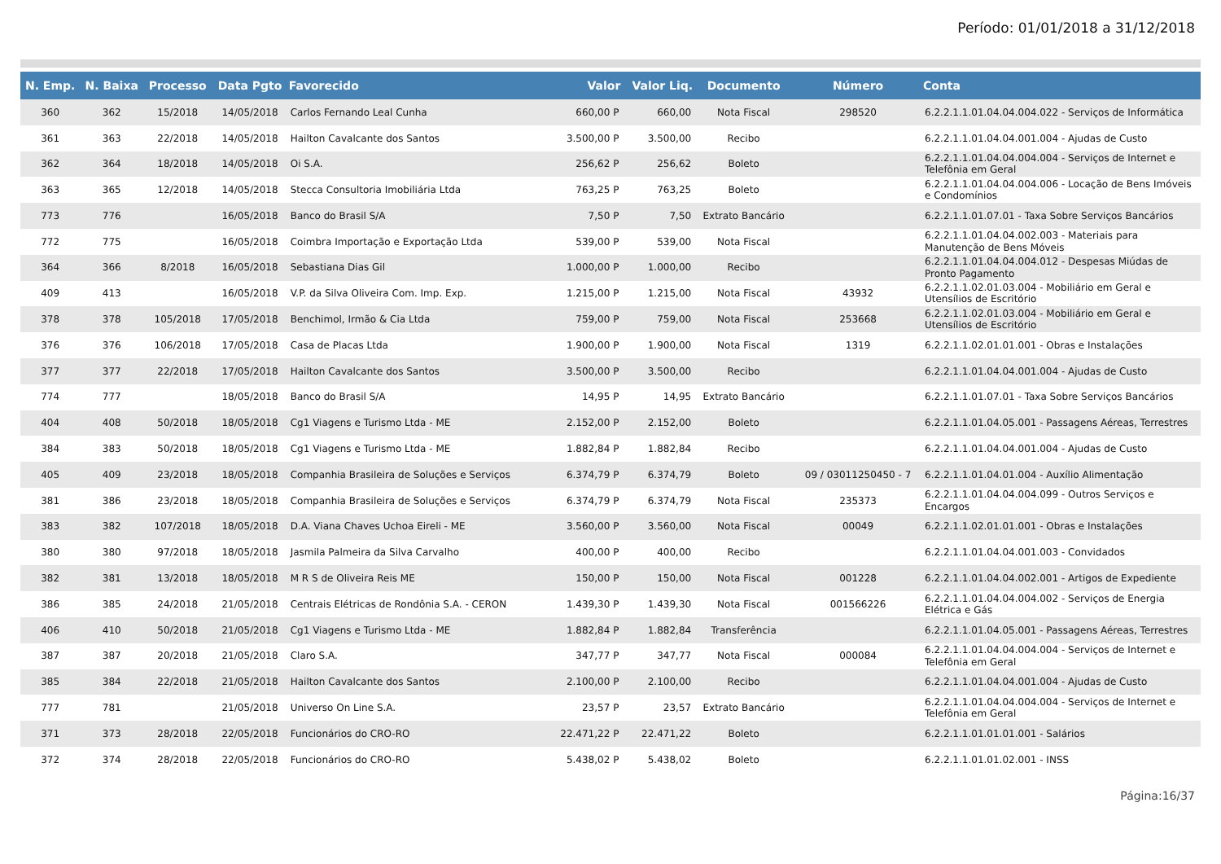Período: 01/01/2018 a 31/12/2018
| N. Emp. | N. Baixa | Processo | Data Pgto | Favorecido | Valor | Valor Liq. | Documento | Número | Conta |
| --- | --- | --- | --- | --- | --- | --- | --- | --- | --- |
| 360 | 362 | 15/2018 | 14/05/2018 | Carlos Fernando Leal Cunha | 660,00 P | 660,00 | Nota Fiscal | 298520 | 6.2.2.1.1.01.04.04.004.022 - Serviços de Informática |
| 361 | 363 | 22/2018 | 14/05/2018 | Hailton Cavalcante dos Santos | 3.500,00 P | 3.500,00 | Recibo | | 6.2.2.1.1.01.04.04.001.004 - Ajudas de Custo |
| 362 | 364 | 18/2018 | 14/05/2018 | Oi S.A. | 256,62 P | 256,62 | Boleto | | 6.2.2.1.1.01.04.04.004.004 - Serviços de Internet e Telefônia em Geral |
| 363 | 365 | 12/2018 | 14/05/2018 | Stecca Consultoria Imobiliária Ltda | 763,25 P | 763,25 | Boleto | | 6.2.2.1.1.01.04.04.004.006 - Locação de Bens Imóveis e Condomínios |
| 773 | 776 | | 16/05/2018 | Banco do Brasil S/A | 7,50 P | 7,50 | Extrato Bancário | | 6.2.2.1.1.01.07.01 - Taxa Sobre Serviços Bancários |
| 772 | 775 | | 16/05/2018 | Coimbra Importação e Exportação Ltda | 539,00 P | 539,00 | Nota Fiscal | | 6.2.2.1.1.01.04.04.002.003 - Materiais para Manutenção de Bens Móveis |
| 364 | 366 | 8/2018 | 16/05/2018 | Sebastiana Dias Gil | 1.000,00 P | 1.000,00 | Recibo | | 6.2.2.1.1.01.04.04.004.012 - Despesas Miúdas de Pronto Pagamento |
| 409 | 413 | | 16/05/2018 | V.P. da Silva Oliveira Com. Imp. Exp. | 1.215,00 P | 1.215,00 | Nota Fiscal | 43932 | 6.2.2.1.1.02.01.03.004 - Mobiliário em Geral e Utensílios de Escritório |
| 378 | 378 | 105/2018 | 17/05/2018 | Benchimol, Irmão & Cia Ltda | 759,00 P | 759,00 | Nota Fiscal | 253668 | 6.2.2.1.1.02.01.03.004 - Mobiliário em Geral e Utensílios de Escritório |
| 376 | 376 | 106/2018 | 17/05/2018 | Casa de Placas Ltda | 1.900,00 P | 1.900,00 | Nota Fiscal | 1319 | 6.2.2.1.1.02.01.01.001 - Obras e Instalações |
| 377 | 377 | 22/2018 | 17/05/2018 | Hailton Cavalcante dos Santos | 3.500,00 P | 3.500,00 | Recibo | | 6.2.2.1.1.01.04.04.001.004 - Ajudas de Custo |
| 774 | 777 | | 18/05/2018 | Banco do Brasil S/A | 14,95 P | 14,95 | Extrato Bancário | | 6.2.2.1.1.01.07.01 - Taxa Sobre Serviços Bancários |
| 404 | 408 | 50/2018 | 18/05/2018 | Cg1 Viagens e Turismo Ltda - ME | 2.152,00 P | 2.152,00 | Boleto | | 6.2.2.1.1.01.04.05.001 - Passagens Aéreas, Terrestres |
| 384 | 383 | 50/2018 | 18/05/2018 | Cg1 Viagens e Turismo Ltda - ME | 1.882,84 P | 1.882,84 | Recibo | | 6.2.2.1.1.01.04.04.001.004 - Ajudas de Custo |
| 405 | 409 | 23/2018 | 18/05/2018 | Companhia Brasileira de Soluções e Serviços | 6.374,79 P | 6.374,79 | Boleto | 09 / 03011250450 - 7 | 6.2.2.1.1.01.04.01.004 - Auxílio Alimentação |
| 381 | 386 | 23/2018 | 18/05/2018 | Companhia Brasileira de Soluções e Serviços | 6.374,79 P | 6.374,79 | Nota Fiscal | 235373 | 6.2.2.1.1.01.04.04.004.099 - Outros Serviços e Encargos |
| 383 | 382 | 107/2018 | 18/05/2018 | D.A. Viana Chaves Uchoa Eireli - ME | 3.560,00 P | 3.560,00 | Nota Fiscal | 00049 | 6.2.2.1.1.02.01.01.001 - Obras e Instalações |
| 380 | 380 | 97/2018 | 18/05/2018 | Jasmila Palmeira da Silva Carvalho | 400,00 P | 400,00 | Recibo | | 6.2.2.1.1.01.04.04.001.003 - Convidados |
| 382 | 381 | 13/2018 | 18/05/2018 | M R S de Oliveira Reis ME | 150,00 P | 150,00 | Nota Fiscal | 001228 | 6.2.2.1.1.01.04.04.002.001 - Artigos de Expediente |
| 386 | 385 | 24/2018 | 21/05/2018 | Centrais Elétricas de Rondônia S.A. - CERON | 1.439,30 P | 1.439,30 | Nota Fiscal | 001566226 | 6.2.2.1.1.01.04.04.004.002 - Serviços de Energia Elétrica e Gás |
| 406 | 410 | 50/2018 | 21/05/2018 | Cg1 Viagens e Turismo Ltda - ME | 1.882,84 P | 1.882,84 | Transferência | | 6.2.2.1.1.01.04.05.001 - Passagens Aéreas, Terrestres |
| 387 | 387 | 20/2018 | 21/05/2018 | Claro S.A. | 347,77 P | 347,77 | Nota Fiscal | 000084 | 6.2.2.1.1.01.04.04.004.004 - Serviços de Internet e Telefônia em Geral |
| 385 | 384 | 22/2018 | 21/05/2018 | Hailton Cavalcante dos Santos | 2.100,00 P | 2.100,00 | Recibo | | 6.2.2.1.1.01.04.04.001.004 - Ajudas de Custo |
| 777 | 781 | | 21/05/2018 | Universo On Line S.A. | 23,57 P | 23,57 | Extrato Bancário | | 6.2.2.1.1.01.04.04.004.004 - Serviços de Internet e Telefônia em Geral |
| 371 | 373 | 28/2018 | 22/05/2018 | Funcionários do CRO-RO | 22.471,22 P | 22.471,22 | Boleto | | 6.2.2.1.1.01.01.01.001 - Salários |
| 372 | 374 | 28/2018 | 22/05/2018 | Funcionários do CRO-RO | 5.438,02 P | 5.438,02 | Boleto | | 6.2.2.1.1.01.01.02.001 - INSS |
Página:16/37